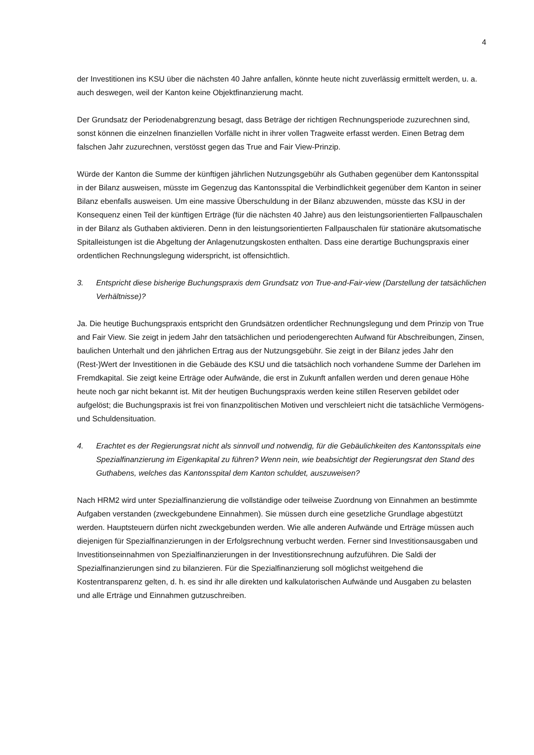4
der Investitionen ins KSU über die nächsten 40 Jahre anfallen, könnte heute nicht zuverlässig ermittelt werden, u. a. auch deswegen, weil der Kanton keine Objektfinanzierung macht.
Der Grundsatz der Periodenabgrenzung besagt, dass Beträge der richtigen Rechnungsperiode zuzurechnen sind, sonst können die einzelnen finanziellen Vorfälle nicht in ihrer vollen Tragweite erfasst werden. Einen Betrag dem falschen Jahr zuzurechnen, verstösst gegen das True and Fair View-Prinzip.
Würde der Kanton die Summe der künftigen jährlichen Nutzungsgebühr als Guthaben gegenüber dem Kantonsspital in der Bilanz ausweisen, müsste im Gegenzug das Kantonsspital die Verbindlichkeit gegenüber dem Kanton in seiner Bilanz ebenfalls ausweisen. Um eine massive Überschuldung in der Bilanz abzuwenden, müsste das KSU in der Konsequenz einen Teil der künftigen Erträge (für die nächsten 40 Jahre) aus den leistungsorientierten Fallpauschalen in der Bilanz als Guthaben aktivieren. Denn in den leistungsorientierten Fallpauschalen für stationäre akutsomatische Spitalleistungen ist die Abgeltung der Anlagenutzungskosten enthalten. Dass eine derartige Buchungspraxis einer ordentlichen Rechnungslegung widerspricht, ist offensichtlich.
3. Entspricht diese bisherige Buchungspraxis dem Grundsatz von True-and-Fair-view (Darstellung der tatsächlichen Verhältnisse)?
Ja. Die heutige Buchungspraxis entspricht den Grundsätzen ordentlicher Rechnungslegung und dem Prinzip von True and Fair View. Sie zeigt in jedem Jahr den tatsächlichen und periodengerechten Aufwand für Abschreibungen, Zinsen, baulichen Unterhalt und den jährlichen Ertrag aus der Nutzungsgebühr. Sie zeigt in der Bilanz jedes Jahr den (Rest-)Wert der Investitionen in die Gebäude des KSU und die tatsächlich noch vorhandene Summe der Darlehen im Fremdkapital. Sie zeigt keine Erträge oder Aufwände, die erst in Zukunft anfallen werden und deren genaue Höhe heute noch gar nicht bekannt ist. Mit der heutigen Buchungspraxis werden keine stillen Reserven gebildet oder aufgelöst; die Buchungspraxis ist frei von finanzpolitischen Motiven und verschleiert nicht die tatsächliche Vermögens- und Schuldensituation.
4. Erachtet es der Regierungsrat nicht als sinnvoll und notwendig, für die Gebäulichkeiten des Kantonsspitals eine Spezialfinanzierung im Eigenkapital zu führen? Wenn nein, wie beabsichtigt der Regierungsrat den Stand des Guthabens, welches das Kantonsspital dem Kanton schuldet, auszuweisen?
Nach HRM2 wird unter Spezialfinanzierung die vollständige oder teilweise Zuordnung von Einnahmen an bestimmte Aufgaben verstanden (zweckgebundene Einnahmen). Sie müssen durch eine gesetzliche Grundlage abgestützt werden. Hauptsteuern dürfen nicht zweckgebunden werden. Wie alle anderen Aufwände und Erträge müssen auch diejenigen für Spezialfinanzierungen in der Erfolgsrechnung verbucht werden. Ferner sind Investitionsausgaben und Investitionseinnahmen von Spezialfinanzierungen in der Investitionsrechnung aufzuführen. Die Saldi der Spezialfinanzierungen sind zu bilanzieren. Für die Spezialfinanzierung soll möglichst weitgehend die Kostentransparenz gelten, d. h. es sind ihr alle direkten und kalkulatorischen Aufwände und Ausgaben zu belasten und alle Erträge und Einnahmen gutzuschreiben.